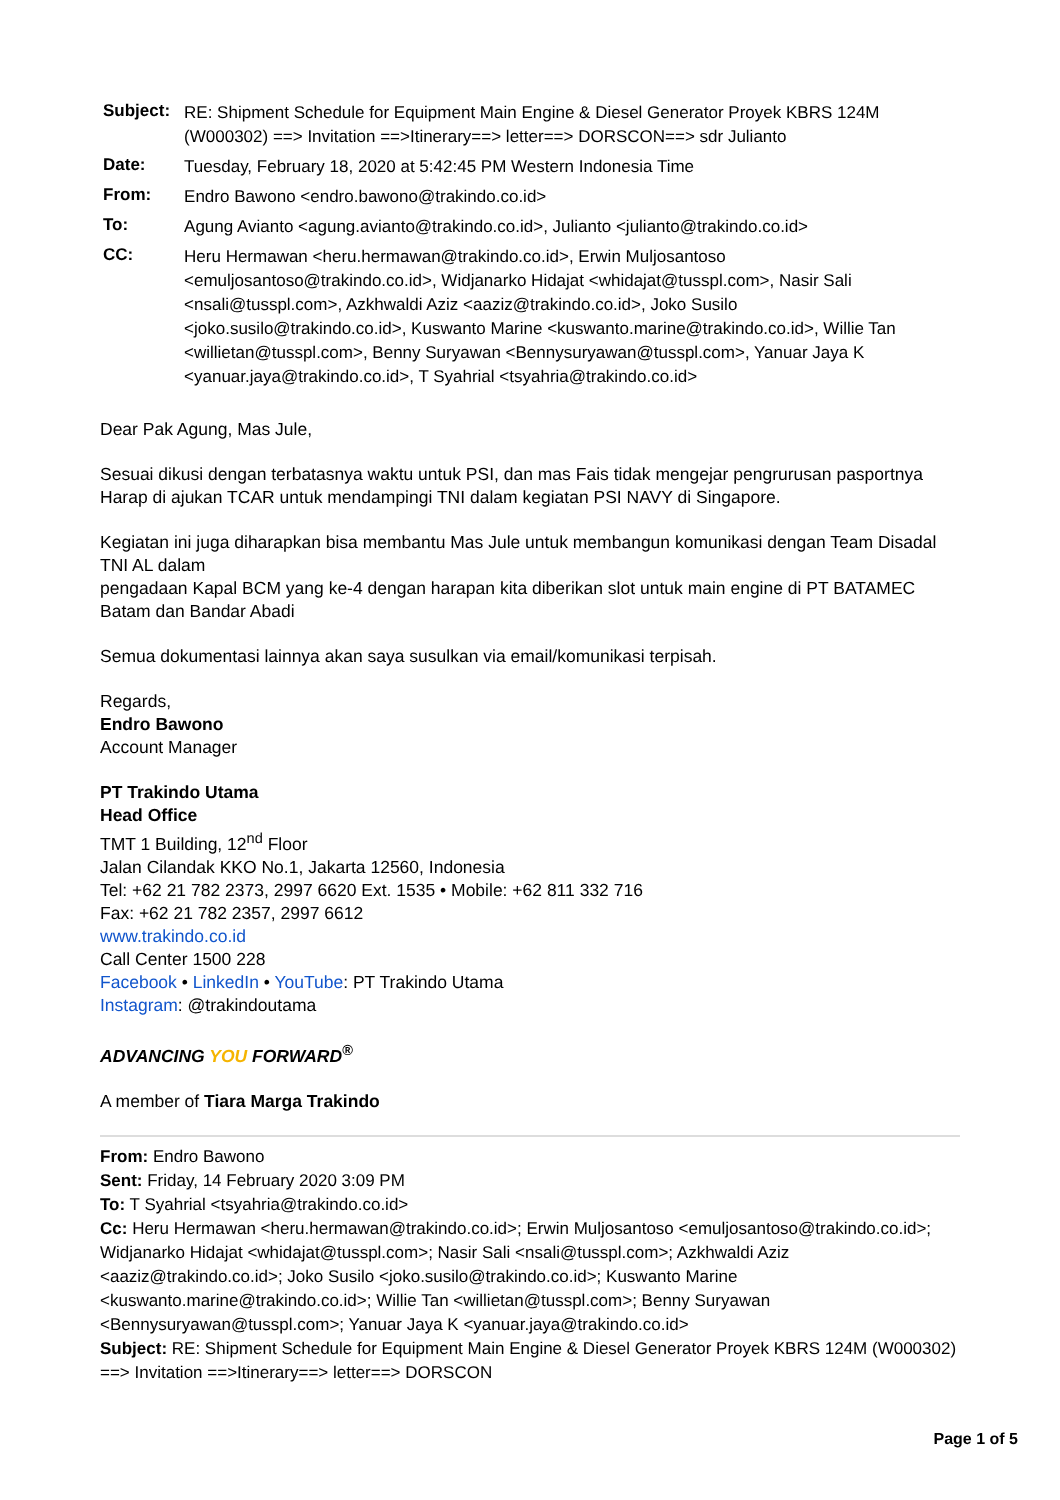| Subject: | RE: Shipment Schedule for Equipment Main Engine & Diesel Generator Proyek KBRS 124M (W000302) ==> Invitation ==>Itinerary==> letter==> DORSCON==> sdr Julianto |
| Date: | Tuesday, February 18, 2020 at 5:42:45 PM Western Indonesia Time |
| From: | Endro Bawono <endro.bawono@trakindo.co.id> |
| To: | Agung Avianto <agung.avianto@trakindo.co.id>, Julianto <julianto@trakindo.co.id> |
| CC: | Heru Hermawan <heru.hermawan@trakindo.co.id>, Erwin Muljosantoso <emuljosantoso@trakindo.co.id>, Widjanarko Hidajat <whidajat@tusspl.com>, Nasir Sali <nsali@tusspl.com>, Azkhwaldi Aziz <aaziz@trakindo.co.id>, Joko Susilo <joko.susilo@trakindo.co.id>, Kuswanto Marine <kuswanto.marine@trakindo.co.id>, Willie Tan <willietan@tusspl.com>, Benny Suryawan <Bennysuryawan@tusspl.com>, Yanuar Jaya K <yanuar.jaya@trakindo.co.id>, T Syahrial <tsyahria@trakindo.co.id> |
Dear Pak Agung, Mas Jule,
Sesuai dikusi dengan terbatasnya waktu untuk PSI, dan mas Fais tidak mengejar pengrurusan pasportnya
Harap di ajukan TCAR untuk mendampingi TNI dalam kegiatan PSI NAVY di Singapore.
Kegiatan ini juga diharapkan bisa membantu Mas Jule untuk membangun komunikasi dengan Team Disadal TNI AL dalam
pengadaan Kapal BCM yang ke-4 dengan harapan kita diberikan slot untuk main engine di PT BATAMEC Batam dan Bandar Abadi
Semua dokumentasi lainnya akan saya susulkan via email/komunikasi terpisah.
Regards,
Endro Bawono
Account Manager
PT Trakindo Utama
Head Office
TMT 1 Building, 12<sup>nd</sup> Floor
Jalan Cilandak KKO No.1, Jakarta 12560, Indonesia
Tel: +62 21 782 2373, 2997 6620 Ext. 1535 • Mobile: +62 811 332 716
Fax: +62 21 782 2357, 2997 6612
www.trakindo.co.id
Call Center 1500 228
Facebook • LinkedIn • YouTube: PT Trakindo Utama
Instagram: @trakindoutama
ADVANCING YOU FORWARD<sup>®</sup>
A member of Tiara Marga Trakindo
From: Endro Bawono
Sent: Friday, 14 February 2020 3:09 PM
To: T Syahrial <tsyahria@trakindo.co.id>
Cc: Heru Hermawan <heru.hermawan@trakindo.co.id>; Erwin Muljosantoso <emuljosantoso@trakindo.co.id>; Widjanarko Hidajat <whidajat@tusspl.com>; Nasir Sali <nsali@tusspl.com>; Azkhwaldi Aziz <aaziz@trakindo.co.id>; Joko Susilo <joko.susilo@trakindo.co.id>; Kuswanto Marine <kuswanto.marine@trakindo.co.id>; Willie Tan <willietan@tusspl.com>; Benny Suryawan <Bennysuryawan@tusspl.com>; Yanuar Jaya K <yanuar.jaya@trakindo.co.id>
Subject: RE: Shipment Schedule for Equipment Main Engine & Diesel Generator Proyek KBRS 124M (W000302) ==> Invitation ==>Itinerary==> letter==> DORSCON
Page 1 of 5